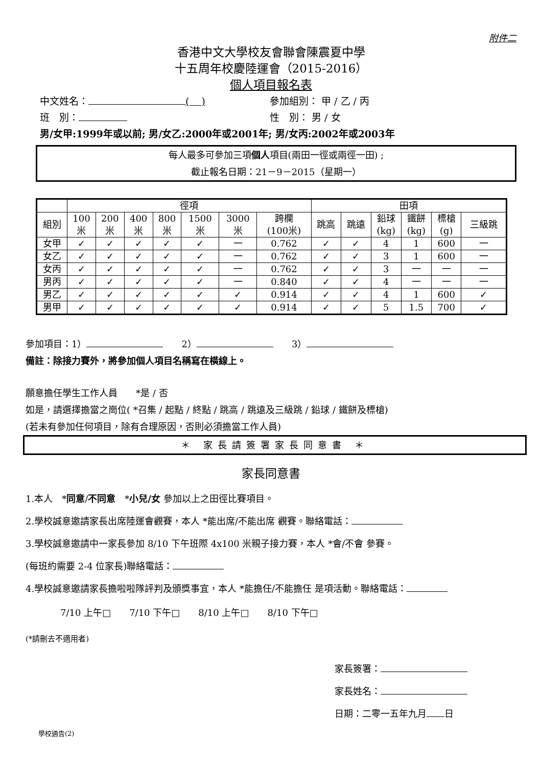附件二
香港中文大學校友會聯會陳震夏中學
十五周年校慶陸運會（2015-2016）
個人項目報名表
中文姓名： ( ) 參加組別： 甲 / 乙 / 丙
班　別： 性　別： 男 / 女
男/女甲:1999年或以前; 男/女乙:2000年或2001年; 男/女丙:2002年或2003年
每人最多可參加三項個人項目(兩田一徑或兩徑一田) ;
截止報名日期：21－9－2015（星期一）
| | 徑項 | | | | | | | 田項 | | | | | |
| 組別 | 100 米 | 200 米 | 400 米 | 800 米 | 1500 米 | 3000 米 | 跨欄 (100米) | 跳高 | 跳遠 | 鉛球 (kg) | 鐵餅 (kg) | 標槍 (g) | 三級跳 |
| 女甲 | ✓ | ✓ | ✓ | ✓ | ✓ | 一 | 0.762 | ✓ | ✓ | 4 | 1 | 600 | 一 |
| 女乙 | ✓ | ✓ | ✓ | ✓ | ✓ | 一 | 0.762 | ✓ | ✓ | 3 | 1 | 600 | 一 |
| 女丙 | ✓ | ✓ | ✓ | ✓ | ✓ | 一 | 0.762 | ✓ | ✓ | 3 | 一 | 一 | 一 |
| 男丙 | ✓ | ✓ | ✓ | ✓ | ✓ | 一 | 0.840 | ✓ | ✓ | 4 | 一 | 一 | 一 |
| 男乙 | ✓ | ✓ | ✓ | ✓ | ✓ | ✓ | 0.914 | ✓ | ✓ | 4 | 1 | 600 | ✓ |
| 男甲 | ✓ | ✓ | ✓ | ✓ | ✓ | ✓ | 0.914 | ✓ | ✓ | 5 | 1.5 | 700 | ✓ |
參加項目：1）　　2）　　3）
備註：除接力賽外，將參加個人項目名稱寫在橫線上。
願意擔任學生工作人員　　*是 / 否
如是，請選擇擔當之崗位( *召集 / 起點 / 終點 / 跳高 / 跳遠及三級跳 / 鉛球 / 鐵餅及標槍)
(若未有參加任何項目，除有合理原因，否則必須擔當工作人員)
＊ 家長請簽署家長同意書 ＊
家長同意書
1.本人　*同意/不同意　*小兒/女 參加以上之田徑比賽項目。
2.學校誠意邀請家長出席陸運會觀賽，本人 *能出席/不能出席 觀賽。聯絡電話：
3.學校誠意邀請中一家長參加 8/10 下午班際 4x100 米親子接力賽，本人 *會/不會 參賽。
(每班約需要 2-4 位家長)聯絡電話：
4.學校誠意邀請家長擔啦啦隊評判及頒獎事宜，本人 *能擔任/不能擔任 是項活動。聯絡電話：
7/10 上午□　　7/10 下午□　　8/10 上午□　　8/10 下午□
(*請刪去不適用者)
家長簽署：
家長姓名：
日期：二零一五年九月 日
學校通告(2)